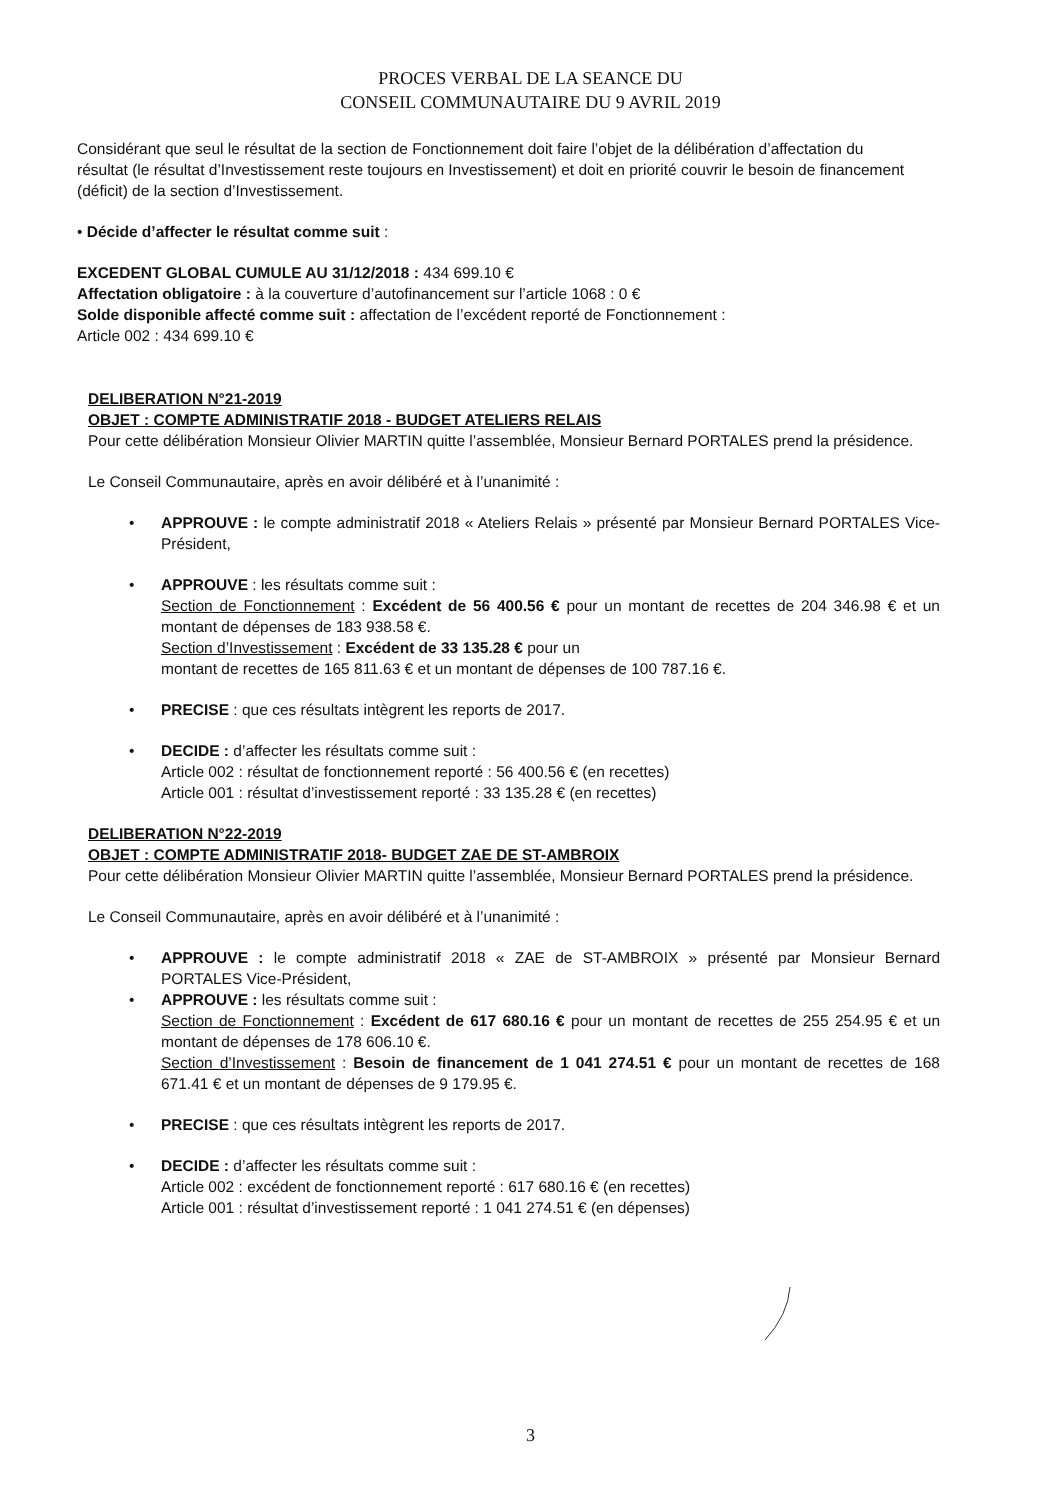PROCES VERBAL DE LA SEANCE DU
CONSEIL COMMUNAUTAIRE DU 9 AVRIL 2019
Considérant que seul le résultat de la section de Fonctionnement doit faire l’objet de la délibération d’affectation du résultat (le résultat d’Investissement reste toujours en Investissement) et doit en priorité couvrir le besoin de financement (déficit) de la section d’Investissement.
• Décide d’affecter le résultat comme suit :
EXCEDENT GLOBAL CUMULE AU 31/12/2018 : 434 699.10 €
Affectation obligatoire : à la couverture d’autofinancement sur l’article 1068 : 0 €
Solde disponible affecté comme suit : affectation de l’excédent reporté de Fonctionnement :
Article 002 : 434 699.10 €
DELIBERATION N°21-2019
OBJET : COMPTE ADMINISTRATIF 2018 - BUDGET ATELIERS RELAIS
Pour cette délibération Monsieur Olivier MARTIN quitte l’assemblée, Monsieur Bernard PORTALES prend la présidence.
Le Conseil Communautaire, après en avoir délibéré et à l’unanimité :
• APPROUVE : le compte administratif 2018 « Ateliers Relais » présenté par Monsieur Bernard PORTALES Vice-Président,
• APPROUVE : les résultats comme suit :
Section de Fonctionnement : Excédent de 56 400.56 € pour un montant de recettes de 204 346.98 € et un montant de dépenses de 183 938.58 €.
Section d’Investissement : Excédent de 33 135.28 € pour un
montant de recettes de 165 811.63 € et un montant de dépenses de 100 787.16 €.
• PRECISE : que ces résultats intègrent les reports de 2017.
• DECIDE : d’affecter les résultats comme suit :
Article 002 : résultat de fonctionnement reporté : 56 400.56 € (en recettes)
Article 001 : résultat d’investissement reporté : 33 135.28 € (en recettes)
DELIBERATION N°22-2019
OBJET : COMPTE ADMINISTRATIF 2018- BUDGET ZAE DE ST-AMBROIX
Pour cette délibération Monsieur Olivier MARTIN quitte l’assemblée, Monsieur Bernard PORTALES prend la présidence.
Le Conseil Communautaire, après en avoir délibéré et à l’unanimité :
• APPROUVE : le compte administratif 2018 « ZAE de ST-AMBROIX » présenté par Monsieur Bernard PORTALES Vice-Président,
• APPROUVE : les résultats comme suit :
Section de Fonctionnement : Excédent de 617 680.16 € pour un montant de recettes de 255 254.95 € et un montant de dépenses de 178 606.10 €.
Section d’Investissement : Besoin de financement de 1 041 274.51 € pour un montant de recettes de 168 671.41 € et un montant de dépenses de 9 179.95 €.
• PRECISE : que ces résultats intègrent les reports de 2017.
• DECIDE : d’affecter les résultats comme suit :
Article 002 : excédent de fonctionnement reporté : 617 680.16 € (en recettes)
Article 001 : résultat d’investissement reporté : 1 041 274.51 € (en dépenses)
3